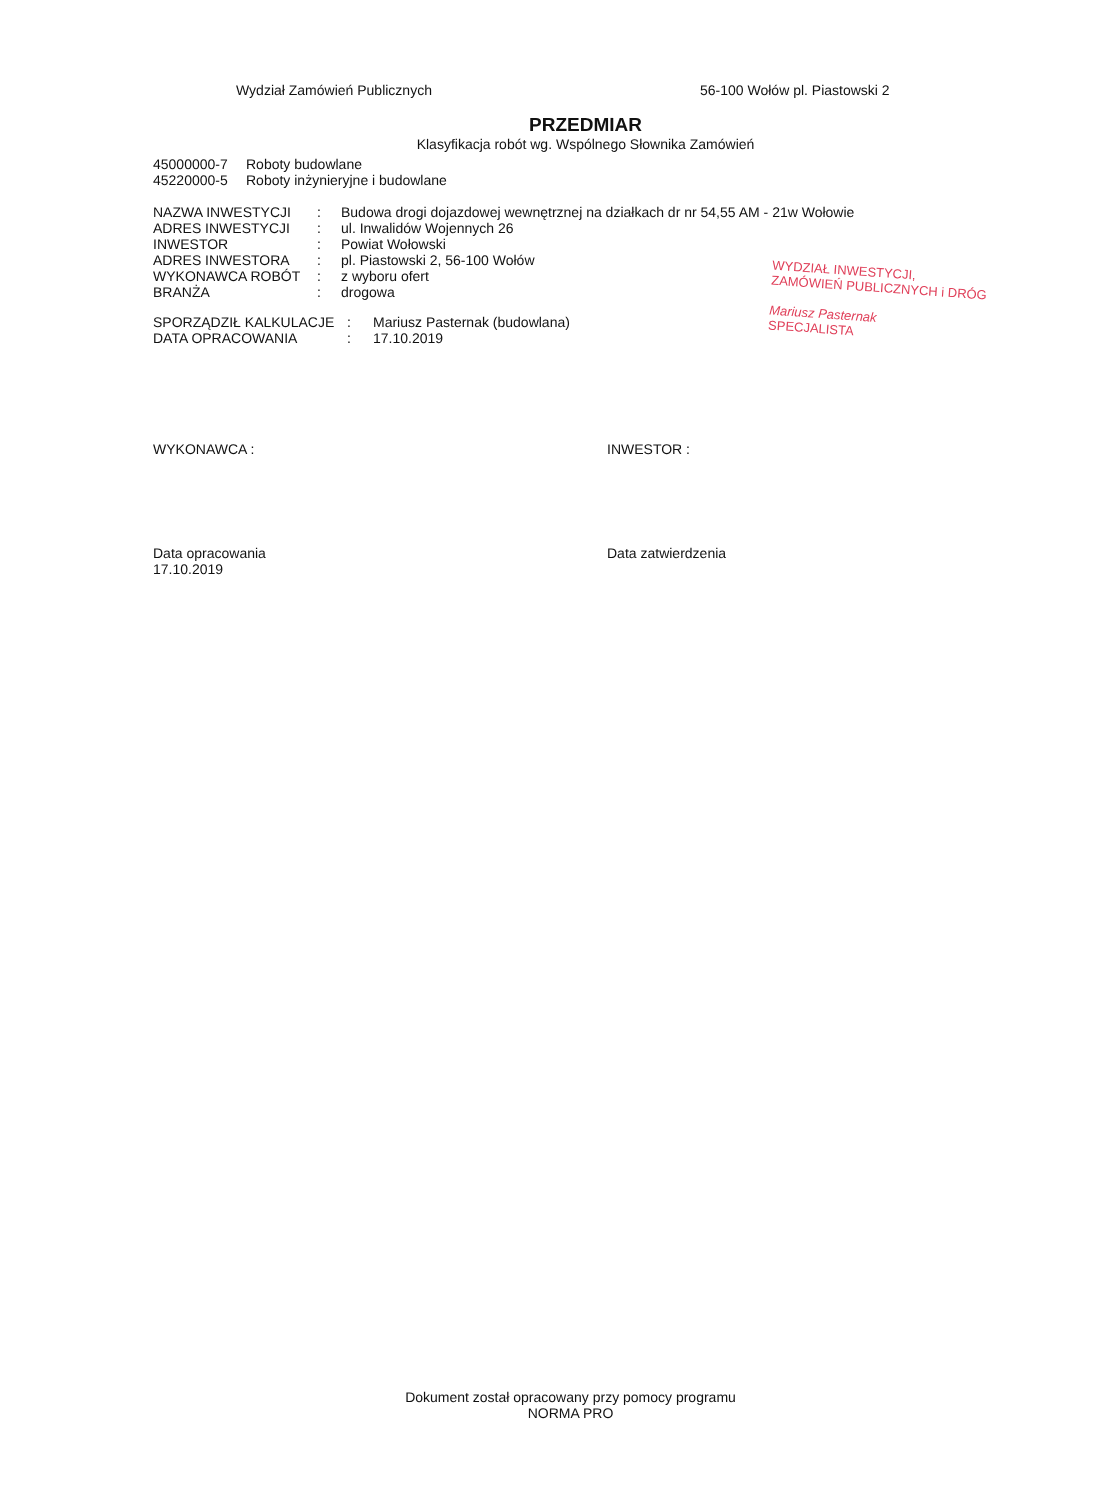Wydział Zamówień Publicznych 56-100 Wołów pl. Piastowski 2
PRZEDMIAR
Klasyfikacja robót wg. Wspólnego Słownika Zamówień
45000000-7 Roboty budowlane
45220000-5 Roboty inżynieryjne i budowlane
| NAZWA INWESTYCJI | : | Budowa drogi dojazdowej wewnętrznej na działkach dr nr 54,55 AM - 21w Wołowie |
| ADRES INWESTYCJI | : | ul. Inwalidów Wojennych 26 |
| INWESTOR | : | Powiat Wołowski |
| ADRES INWESTORA | : | pl. Piastowski 2, 56-100 Wołów |
| WYKONAWCA ROBÓT | : | z wyboru ofert |
| BRANŻA | : | drogowa |
| SPORZĄDZIŁ KALKULACJE | : | Mariusz Pasternak (budowlana) |
| DATA OPRACOWANIA | : | 17.10.2019 |
WYDZIAŁ INWESTYCJI,
ZAMÓWIEŃ PUBLICZNYCH i DRÓG
Mariusz Pasternak
SPECJALISTA
WYKONAWCA : INWESTOR :
Data opracowania
17.10.2019
Data zatwierdzenia
Dokument został opracowany przy pomocy programu
NORMA PRO